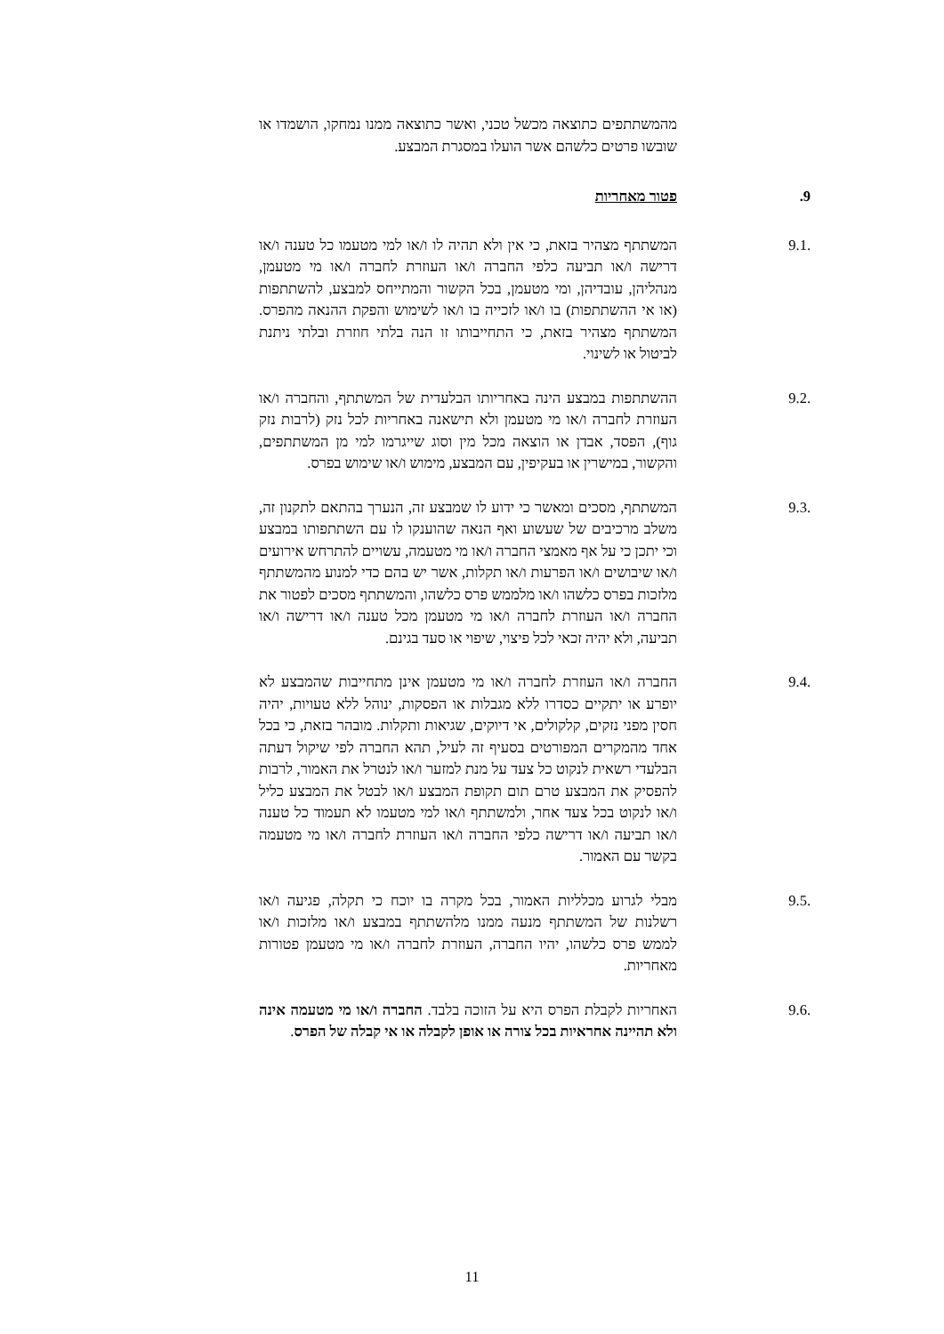מהמשתתפים כתוצאה מכשל טכני, ואשר כתוצאה ממנו נמחקו, הושמדו או שובשו פרטים כלשהם אשר הועלו במסגרת המבצע.
.9 פטור מאחריות
9.1. המשתתף מצהיר בזאת, כי אין ולא תהיה לו ו/או למי מטעמו כל טענה ו/או דרישה ו/או תביעה כלפי החברה ו/או העוזרת לחברה ו/או מי מטעמן, מנהליהן, עובדיהן, ומי מטעמן, בכל הקשור והמתייחס למבצע, להשתתפות (או אי ההשתתפות) בו ו/או לזכייה בו ו/או לשימוש והפקת ההנאה מהפרס. המשתתף מצהיר בזאת, כי התחייבותו זו הנה בלתי חוזרת ובלתי ניתנת לביטול או לשינוי.
9.2. ההשתתפות במבצע הינה באחריותו הבלעדית של המשתתף, והחברה ו/או העוזרת לחברה ו/או מי מטעמן ולא תישאנה באחריות לכל נזק (לרבות נזק גוף), הפסד, אבדן או הוצאה מכל מין וסוג שייגרמו למי מן המשתתפים, והקשור, במישרין או בעקיפין, עם המבצע, מימוש ו/או שימוש בפרס.
9.3. המשתתף, מסכים ומאשר כי ידוע לו שמבצע זה, הנערך בהתאם לתקנון זה, משלב מרכיבים של שעשוע ואף הנאה שהוענקו לו עם השתתפותו במבצע וכי יתכן כי על אף מאמצי החברה ו/או מי מטעמה, עשויים להתרחש אירועים ו/או שיבושים ו/או הפרעות ו/או תקלות, אשר יש בהם כדי למנוע מהמשתתף מלזכות בפרס כלשהו ו/או מלממש פרס כלשהו, והמשתתף מסכים לפטור את החברה ו/או העוזרת לחברה ו/או מי מטעמן מכל טענה ו/או דרישה ו/או תביעה, ולא יהיה זכאי לכל פיצוי, שיפוי או סעד בגינם.
9.4. החברה ו/או העוזרת לחברה ו/או מי מטעמן אינן מתחייבות שהמבצע לא יופרע או יתקיים כסדרו ללא מגבלות או הפסקות, ינוהל ללא טעויות, יהיה חסין מפני נזקים, קלקולים, אי דיוקים, שגיאות ותקלות. מובהר בזאת, כי בכל אחד מהמקרים המפורטים בסעיף זה לעיל, תהא החברה לפי שיקול דעתה הבלעדי רשאית לנקוט כל צעד על מנת למזער ו/או לנטרל את האמור, לרבות להפסיק את המבצע טרם תום תקופת המבצע ו/או לבטל את המבצע כליל ו/או לנקוט בכל צעד אחר, ולמשתתף ו/או למי מטעמו לא תעמוד כל טענה ו/או תביעה ו/או דרישה כלפי החברה ו/או העוזרת לחברה ו/או מי מטעמה בקשר עם האמור.
9.5. מבלי לגרוע מכלליות האמור, בכל מקרה בו יוכח כי תקלה, פגיעה ו/או רשלנות של המשתתף מנעה ממנו מלהשתתף במבצע ו/או מלזכות ו/או לממש פרס כלשהו, יהיו החברה, העוזרת לחברה ו/או מי מטעמן פטורות מאחריות.
9.6. האחריות לקבלת הפרס היא על הזוכה בלבד. החברה ו/או מי מטעמה אינה ולא תהיינה אחראיות בכל צורה או אופן לקבלה או אי קבלה של הפרס.
11